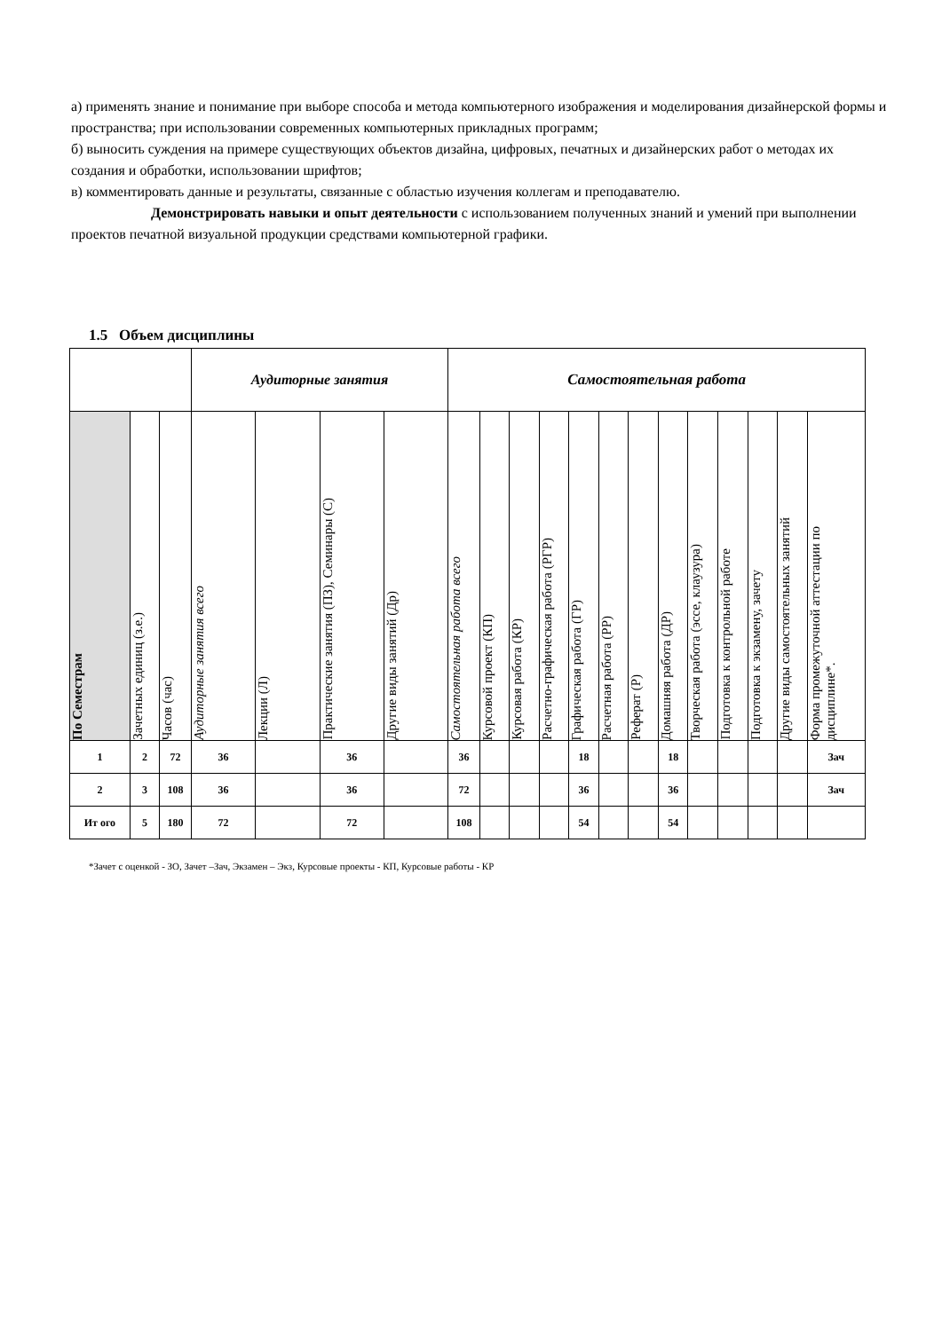а) применять знание и понимание при выборе способа и метода компьютерного изображения и моделирования дизайнерской формы и пространства; при использовании современных компьютерных прикладных программ;
б) выносить суждения на примере существующих объектов дизайна, цифровых, печатных и дизайнерских работ о методах их создания и обработки, использовании шрифтов;
в) комментировать данные и результаты, связанные с областью изучения коллегам и преподавателю.
Демонстрировать навыки и опыт деятельности с использованием полученных знаний и умений при выполнении проектов печатной визуальной продукции средствами компьютерной графики.
1.5 Объем дисциплины
| | | | Аудиторные занятия | | | | Самостоятельная работа | | | | | | | | | | | | |
| По Семестрам | Зачетных единиц (з.е.) | Часов (час) | Аудиторные занятия всего | Лекции (Л) | Практические занятия (ПЗ), Семинары (С) | Другие виды занятий (Др) | Самостоятельная работа всего | Курсовой проект (КП) | Курсовая работа (КР) | Расчетно-графическая работа (РГР) | Графическая работа (ГР) | Расчетная работа (РР) | Реферат (Р) | Домашняя работа (ДР) | Творческая работа (эссе, клаузура) | Подготовка к контрольной работе | Подготовка к экзамену, зачету | Другие виды самостоятельных занятий | Форма промежуточной аттестации по дисциплине*. |
| 1 | 2 | 72 | 36 | | 36 | | 36 | | | | 18 | | | 18 | | | | | Зач |
| 2 | 3 | 108 | 36 | | 36 | | 72 | | | | 36 | | | 36 | | | | | Зач |
| Ит ого | 5 | 180 | 72 | | 72 | | 108 | | | | 54 | | | 54 | | | | | |
*Зачет с оценкой - ЗО, Зачет –Зач, Экзамен – Экз, Курсовые проекты - КП, Курсовые работы - КР